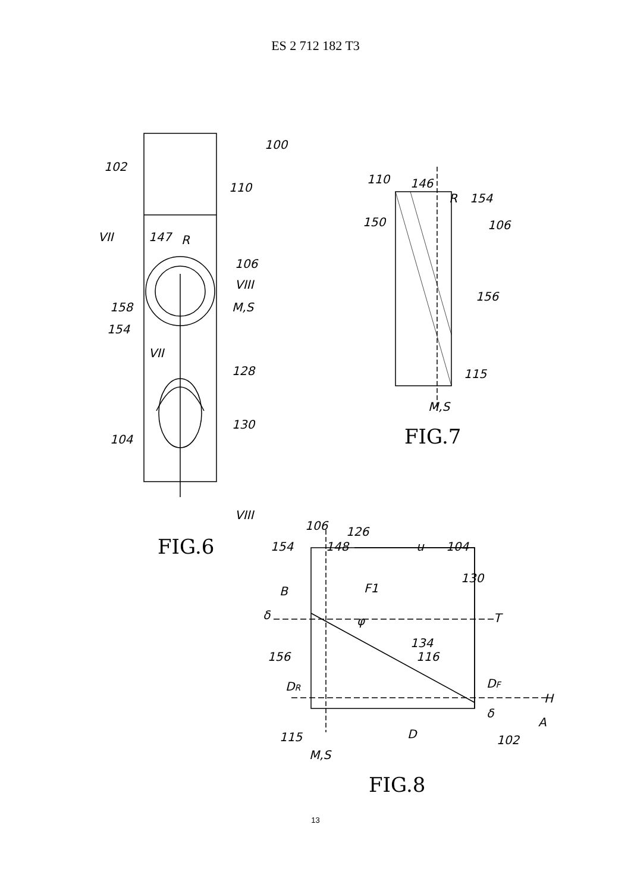ES 2 712 182 T3
100
102
110
VII
147
R
106
VIII
158
M,S
154
VII
128
104
130
VIII
FIG.6
110
146
R
154
150
106
156
115
M,S
FIG.7
106
126
154
148
u
104
130
B
F1
δ
φ
T
134
116
156
DR
DF
δ
115
H
A
D
102
M,S
FIG.8
13